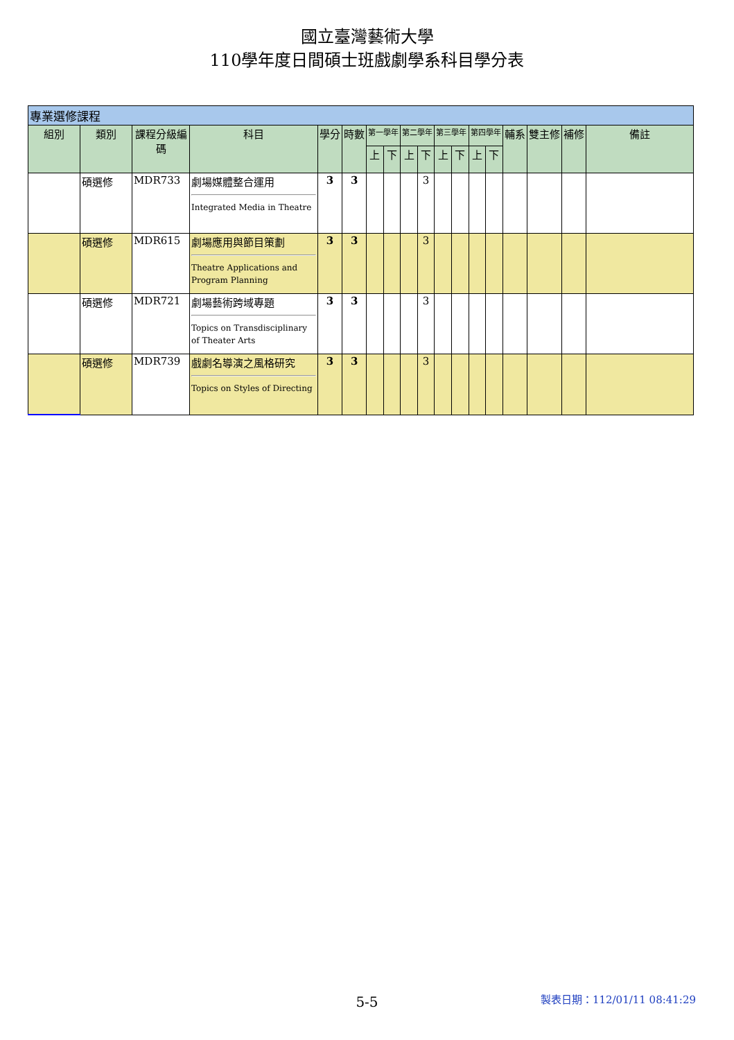國立臺灣藝術大學
110學年度日間碩士班戲劇學系科目學分表
| 專業選修課程 | | | | | | | | | | | | | | | | | |
| 組別 | 類別 | 課程分級編碼 | 科目 | 學分 | 時數 | 第一學年 | | 第二學年 | | 第三學年 | | 第四學年 | | 輔系 | 雙主修 | 補修 | 備註 |
| | | | | | | 上 | 下 | 上 | 下 | 上 | 下 | 上 | 下 | | | | |
| | 碩選修 | MDR733 | 劇場媒體整合運用 Integrated Media in Theatre | 3 | 3 | | | | 3 | | | | | | | | |
| | 碩選修 | MDR615 | 劇場應用與節目策劃 Theatre Applications and Program Planning | 3 | 3 | | | | 3 | | | | | | | | |
| | 碩選修 | MDR721 | 劇場藝術跨域專題 Topics on Transdisciplinary of Theater Arts | 3 | 3 | | | | 3 | | | | | | | | |
| | 碩選修 | MDR739 | 戲劇名導演之風格研究 Topics on Styles of Directing | 3 | 3 | | | | 3 | | | | | | | | |
5-5 製表日期：112/01/11 08:41:29